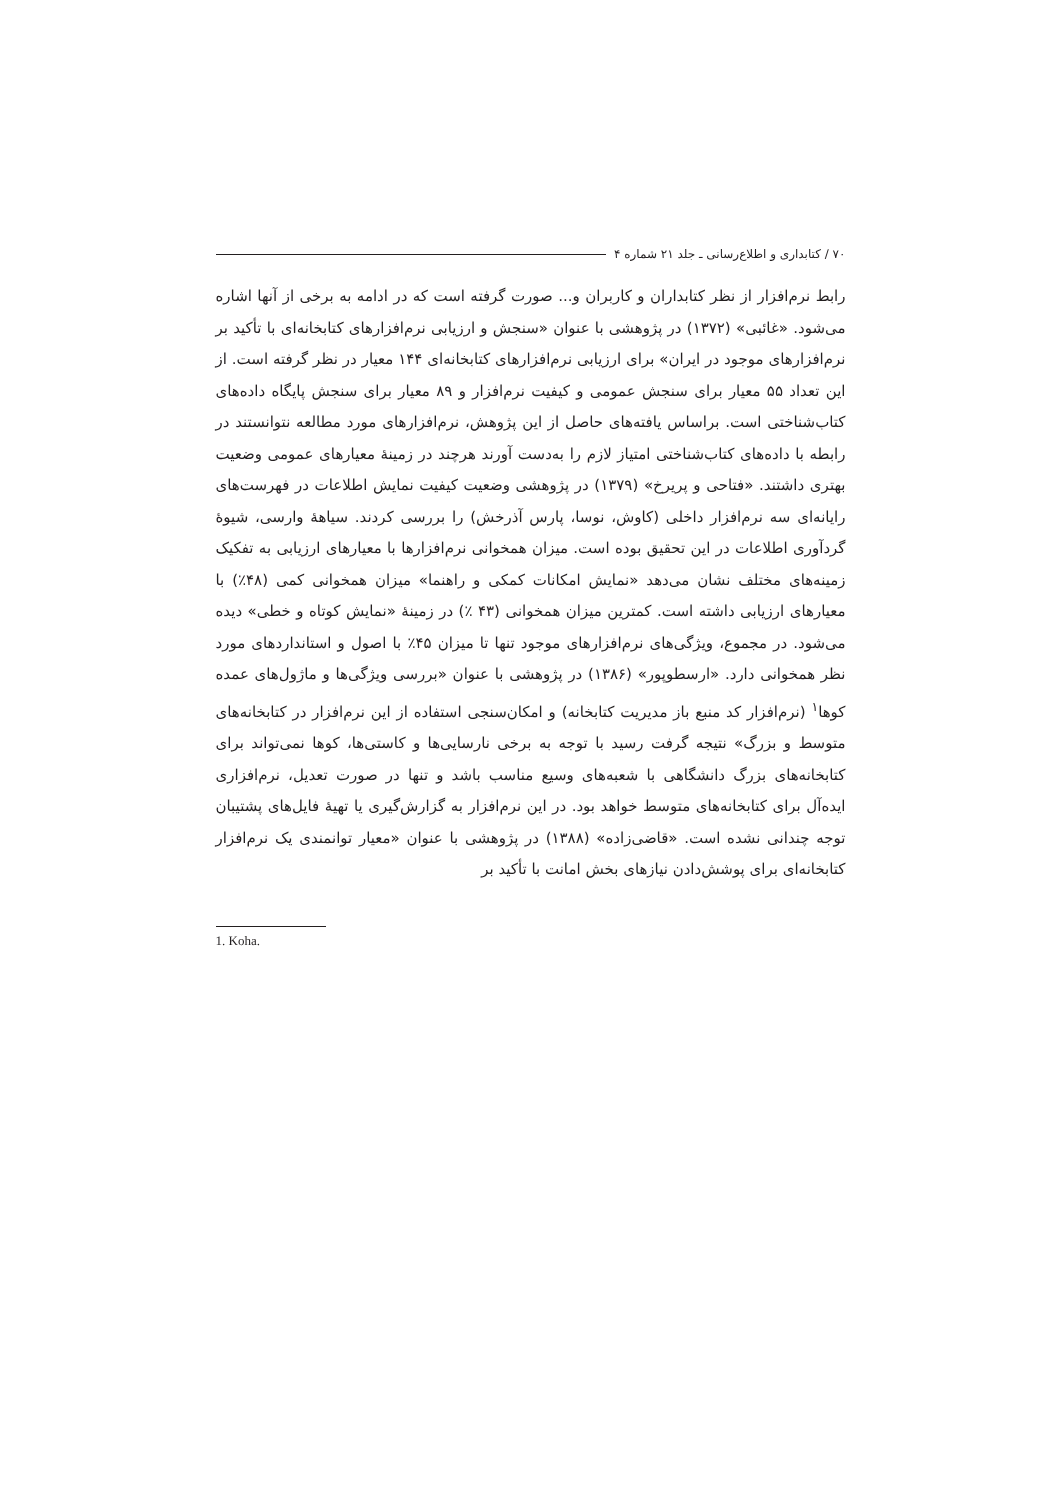۷۰ / کتابداری و اطلاع‌رسانی ـ جلد ۲۱ شماره ۴
رابط نرم‌افزار از نظر کتابداران و کاربران و... صورت گرفته است که در ادامه به برخی از آنها اشاره می‌شود. «غائبی» (۱۳۷۲) در پژوهشی با عنوان «سنجش و ارزیابی نرم‌افزارهای کتابخانه‌ای با تأکید بر نرم‌افزارهای موجود در ایران» برای ارزیابی نرم‌افزارهای کتابخانه‌ای ۱۴۴ معیار در نظر گرفته است. از این تعداد ۵۵ معیار برای سنجش عمومی و کیفیت نرم‌افزار و ۸۹ معیار برای سنجش پایگاه داده‌های کتاب‌شناختی است. براساس یافته‌های حاصل از این پژوهش، نرم‌افزارهای مورد مطالعه نتوانستند در رابطه با داده‌های کتاب‌شناختی امتیاز لازم را به‌دست آورند هرچند در زمینهٔ معیارهای عمومی وضعیت بهتری داشتند. «فتاحی و پریرخ» (۱۳۷۹) در پژوهشی وضعیت کیفیت نمایش اطلاعات در فهرست‌های رایانه‌ای سه نرم‌افزار داخلی (کاوش، نوسا، پارس آذرخش) را بررسی کردند. سیاههٔ وارسی، شیوهٔ گردآوری اطلاعات در این تحقیق بوده است. میزان همخوانی نرم‌افزارها با معیارهای ارزیابی به تفکیک زمینه‌های مختلف نشان می‌دهد «نمایش امکانات کمکی و راهنما» میزان همخوانی کمی (۴۸٪) با معیارهای ارزیابی داشته است. کمترین میزان همخوانی (۴۳ ٪) در زمینهٔ «نمایش کوتاه و خطی» دیده می‌شود. در مجموع، ویژگی‌های نرم‌افزارهای موجود تنها تا میزان ۴۵٪ با اصول و استانداردهای مورد نظر همخوانی دارد. «ارسطوپور» (۱۳۸۶) در پژوهشی با عنوان «بررسی ویژگی‌ها و ماژول‌های عمده کوها<sup>۱</sup> (نرم‌افزار کد منبع باز مدیریت کتابخانه) و امکان‌سنجی استفاده از این نرم‌افزار در کتابخانه‌های متوسط و بزرگ» نتیجه گرفت رسید با توجه به برخی نارسایی‌ها و کاستی‌ها، کوها نمی‌تواند برای کتابخانه‌های بزرگ دانشگاهی با شعبه‌های وسیع مناسب باشد و تنها در صورت تعدیل، نرم‌افزاری ایده‌آل برای کتابخانه‌های متوسط خواهد بود. در این نرم‌افزار به گزارش‌گیری یا تهیهٔ فایل‌های پشتیبان توجه چندانی نشده است. «قاضی‌زاده» (۱۳۸۸) در پژوهشی با عنوان «معیار توانمندی یک نرم‌افزار کتابخانه‌ای برای پوشش‌دادن نیازهای بخش امانت با تأکید بر
1. Koha.